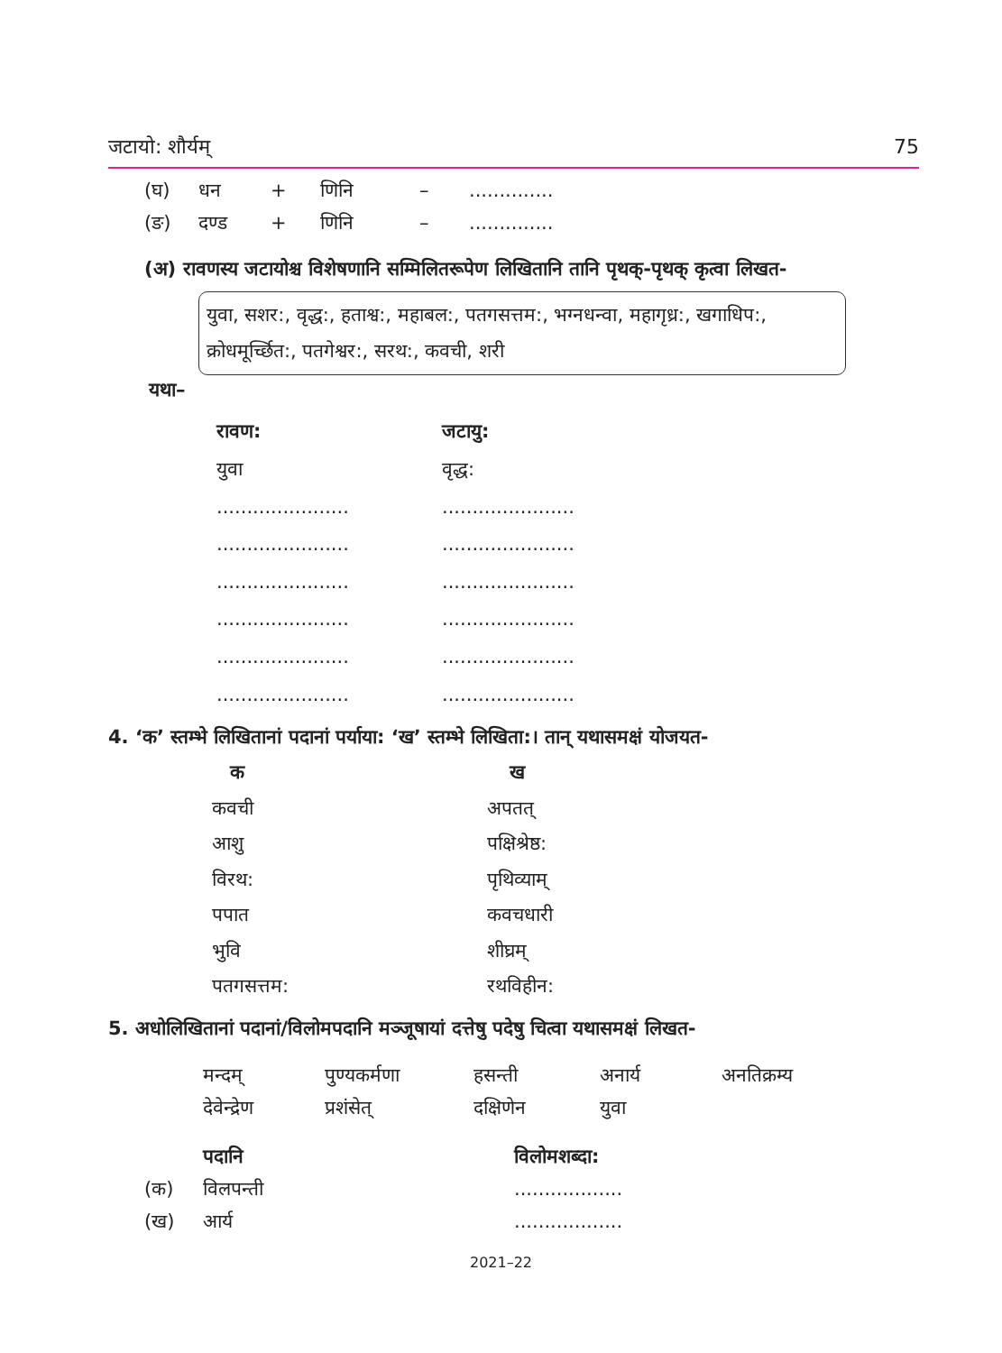जटायो: शौर्यम् 75
| (घ) | धन | + | णिनि | – | .............. |
| (ङ) | दण्ड | + | णिनि | – | .............. |
(अ) रावणस्य जटायोश्च विशेषणानि सम्मिलितरूपेण लिखितानि तानि पृथक्-पृथक् कृत्वा लिखत-
युवा, सशर:, वृद्ध:, हताश्व:, महाबल:, पतगसत्तम:, भग्नधन्वा, महागृध्र:, खगाधिप:, क्रोधमूर्च्छित:, पतगेश्वर:, सरथ:, कवची, शरी
यथा–
| रावण: | जटायु: |
| --- | --- |
| युवा | वृद्ध: |
| ...................... | ...................... |
| ...................... | ...................... |
| ...................... | ...................... |
| ...................... | ...................... |
| ...................... | ...................... |
| ...................... | ...................... |
4. ‘क’ स्तम्भे लिखितानां पदानां पर्याया: ‘ख’ स्तम्भे लिखिता:। तान् यथासमक्षं योजयत-
| क | ख |
| --- | --- |
| कवची | अपतत् |
| आशु | पक्षिश्रेष्ठ: |
| विरथ: | पृथिव्याम् |
| पपात | कवचधारी |
| भुवि | शीघ्रम् |
| पतगसत्तम: | रथविहीन: |
5. अधोलिखितानां पदानां/विलोमपदानि मञ्जूषायां दत्तेषु पदेषु चित्वा यथासमक्षं लिखत-
| मन्दम् | पुण्यकर्मणा | हसन्ती | अनार्य | अनतिक्रम्य |
| देवेन्द्रेण | प्रशंसेत् | दक्षिणेन | युवा | |
| पदानि | | विलोमशब्दा: |
| --- | --- | --- |
| (क) | विलपन्ती | .................. |
| (ख) | आर्य | .................. |
2021–22